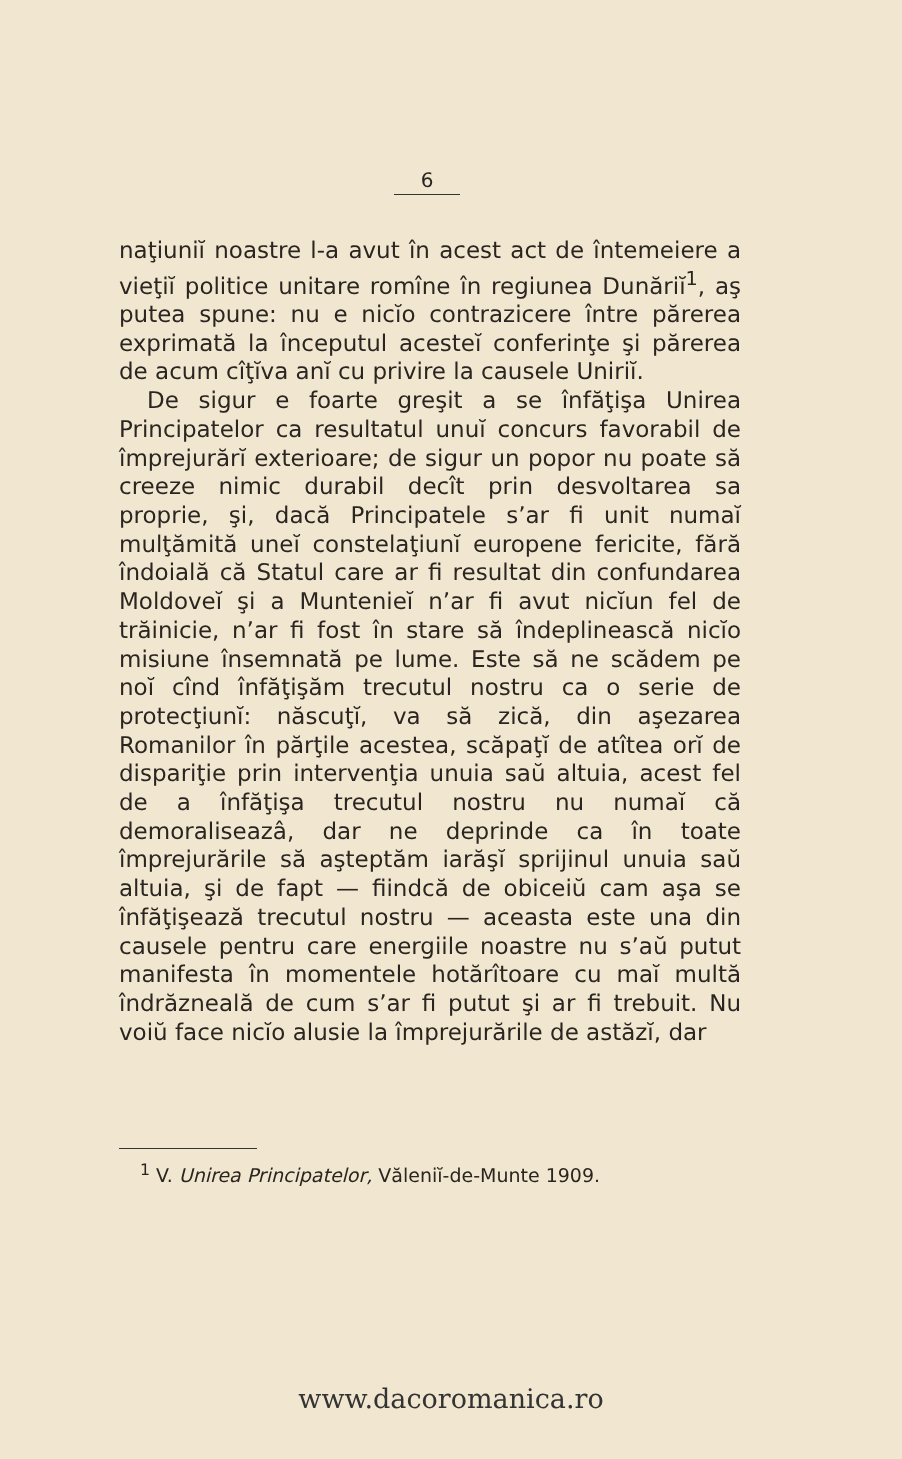6
naţiuniĭ noastre l-a avut în acest act de întemeiere a vieţiĭ politice unitare romîne în regiunea Dunăriĭ<sup>1</sup>, aş putea spune: nu e nicĭo contrazicere între părerea exprimată la începutul acesteĭ conferinţe şi părerea de acum cîţĭva anĭ cu privire la causele Uniriĭ.
De sigur e foarte greşit a se înfăţişa Unirea Principatelor ca resultatul unuĭ concurs favorabil de împrejurărĭ exterioare; de sigur un popor nu poate să creeze nimic durabil decît prin desvoltarea sa proprie, şi, dacă Principatele s’ar fi unit numaĭ mulţămită uneĭ constelaţiunĭ europene fericite, fără îndoială că Statul care ar fi resultat din confundarea Moldoveĭ şi a Munteniеĭ n’ar fi avut nicĭun fel de trăinicie, n’ar fi fost în stare să îndeplinească nicĭo misiune însemnată pe lume. Este să ne scădem pe noĭ cînd înfăţişăm trecutul nostru ca o serie de protecţiunĭ: născuţĭ, va să zică, din aşezarea Romanilor în părţile acestea, scăpaţĭ de atîtea orĭ de dispariţie prin intervenţia unuia saŭ altuia, acest fel de a înfăţişa trecutul nostru nu numaĭ că demoraliseazâ, dar ne deprinde ca în toate împrejurările să aşteptăm iarăşĭ sprijinul unuia saŭ altuia, şi de fapt — fiindcă de obiceiŭ cam aşa se înfăţişează trecutul nostru — aceasta este una din causele pentru care energiile noastre nu s’aŭ putut manifesta în momentele hotărîtoare cu maĭ multă îndrăzneală de cum s’ar fi putut şi ar fi trebuit. Nu voiŭ face nicĭo alusie la împrejurările de astăzĭ, dar
<sup>1</sup> V. Unirea Principatelor, Văleniĭ-de-Munte 1909.
www.dacoromanica.ro